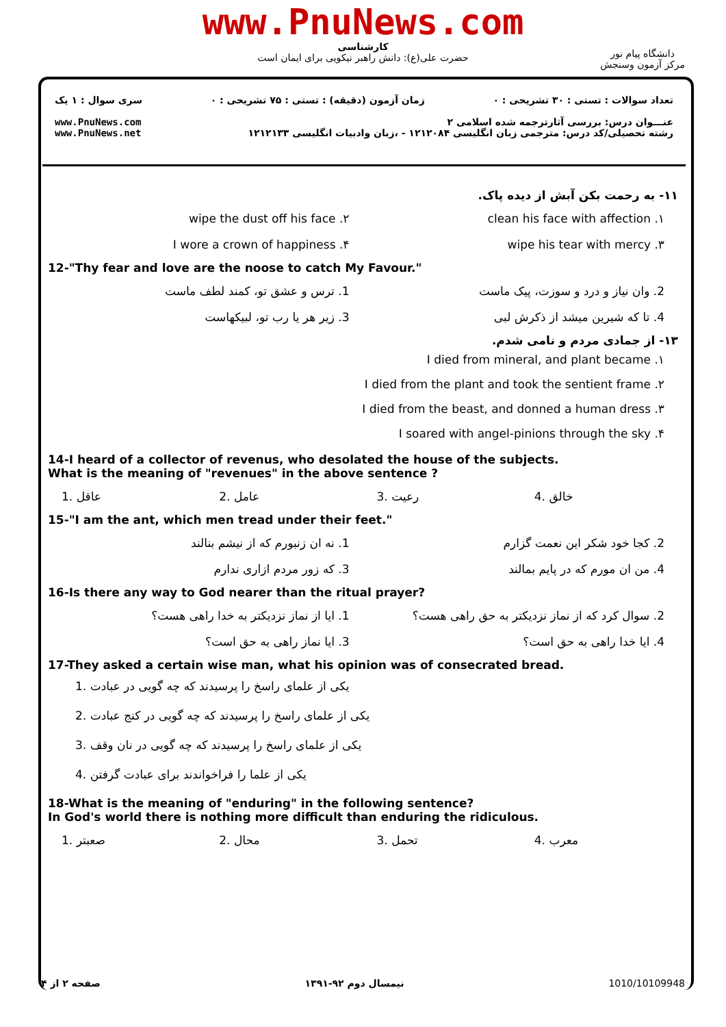www.PnuNews.com
کارشناسی
حضرت علی(ع): دانش راهبر نیکویی برای ایمان است
دانشگاه پیام نور
مرکز آزمون وسنجش
تعداد سوالات : تستی : ۳۰ تشریحی : ۰ زمان آزمون (دقیقه) : تستی : ۷۵ تشریحی : ۰ سری سوال : ۱ یک
عنـــوان درس: بررسی آثارترجمه شده اسلامی ۲
رشته تحصیلی/کد درس: مترجمی زبان انگلیسی ۱۲۱۲۰۸۴ - ،زبان وادبیات انگلیسی ۱۲۱۲۱۳۳ www.PnuNews.com
www.PnuNews.net
۱۱- به رحمت بکن آبش از دیده پاک.
۱. clean his face with affection
۲. wipe the dust off his face
۳. wipe his tear with mercy ۴. I wore a crown of happiness
12-"Thy fear and love are the noose to catch My Favour."
2. وان نیاز و درد و سوزت، پیک ماست
1. ترس و عشق تو، کمند لطف ماست
4. تا که شیرین میشد از ذکرش لبی
3. زیر هر یا رب تو، لبیکهاست
۱۳- از جمادی مردم و نامی شدم.
۱. I died from mineral, and plant became
۲. I died from the plant and took the sentient frame
۳. I died from the beast, and donned a human dress
۴. I soared with angel-pinions through the sky
14-I heard of a collector of revenus, who desolated the house of the subjects.
What is the meaning of "revenues" in the above sentence ?
1. عاقل 2. عامل 3. رعیت 4. خالق
15-"I am the ant, which men tread under their feet."
2. کجا خود شکر این نعمت گزارم 1. نه ان زنبورم که از نیشم بنالند
4. من ان مورم که در پایم بمالند
3. که زور مردم ازاری ندارم
16-Is there any way to God nearer than the ritual prayer?
2. سوال کرد که از نماز نزدیکتر به حق راهی هست؟
1. ایا از نماز نزدیکتر به خدا راهی هست؟
4. ایا خدا راهی به حق است؟ 3. ایا نماز راهی به حق است؟
17-They asked a certain wise man, what his opinion was of consecrated bread.
1. یکی از علمای راسخ را پرسیدند که چه گویی در عبادت
2. یکی از علمای راسخ را پرسیدند که چه گویی در کنج عبادت
3. یکی از علمای راسخ را پرسیدند که چه گویی در نان وقف
4. یکی از علما را فراخواندند برای عبادت گرفتن
18-What is the meaning of "enduring" in the following sentence?
In God's world there is nothing more difficult than enduring the ridiculous.
1. صعبتر 2. محال 3. تحمل 4. معرب
صفحه ۲ از ۴ نیمسال دوم ۹۲-۱۳۹۱ 1010/10109948